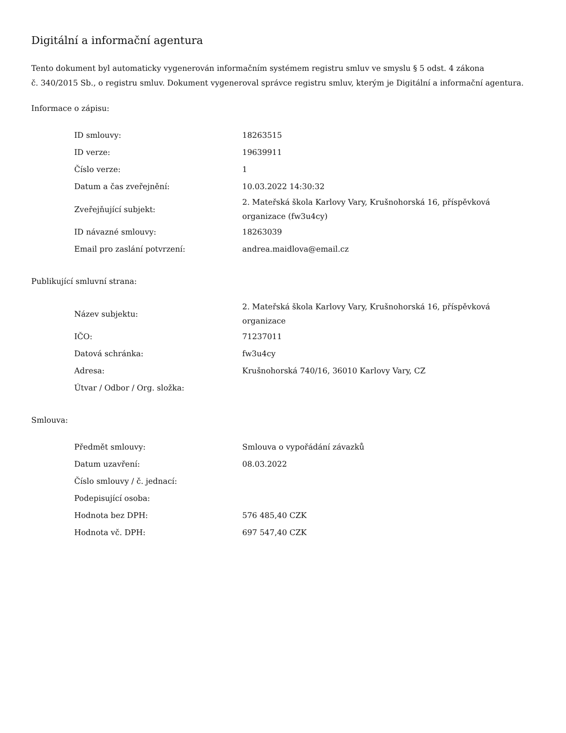Digitální a informační agentura
Tento dokument byl automaticky vygenerován informačním systémem registru smluv ve smyslu § 5 odst. 4 zákona
č. 340/2015 Sb., o registru smluv. Dokument vygeneroval správce registru smluv, kterým je Digitální a informační agentura.
Informace o zápisu:
| ID smlouvy: | 18263515 |
| ID verze: | 19639911 |
| Číslo verze: | 1 |
| Datum a čas zveřejnění: | 10.03.2022 14:30:32 |
| Zveřejňující subjekt: | 2. Mateřská škola Karlovy Vary, Krušnohorská 16, příspěvková organizace (fw3u4cy) |
| ID návazné smlouvy: | 18263039 |
| Email pro zaslání potvrzení: | andrea.maidlova@email.cz |
Publikující smluvní strana:
| Název subjektu: | 2. Mateřská škola Karlovy Vary, Krušnohorská 16, příspěvková organizace |
| IČO: | 71237011 |
| Datová schránka: | fw3u4cy |
| Adresa: | Krušnohorská 740/16, 36010 Karlovy Vary, CZ |
| Útvar / Odbor / Org. složka: | |
Smlouva:
| Předmět smlouvy: | Smlouva o vypořádání závazků |
| Datum uzavření: | 08.03.2022 |
| Číslo smlouvy / č. jednací: | |
| Podepisující osoba: | |
| Hodnota bez DPH: | 576 485,40 CZK |
| Hodnota vč. DPH: | 697 547,40 CZK |